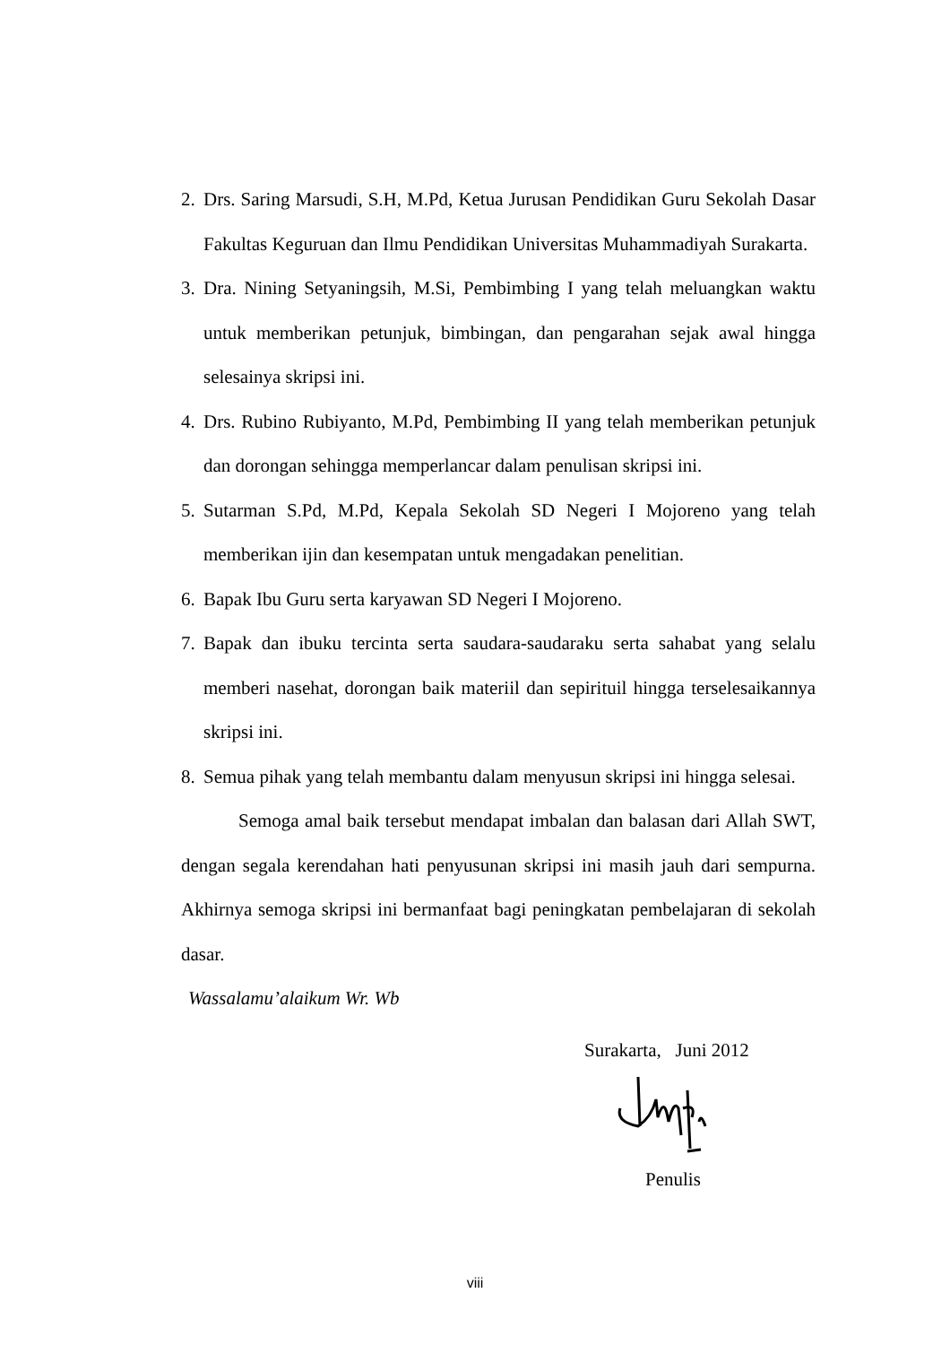2. Drs. Saring Marsudi, S.H, M.Pd, Ketua Jurusan Pendidikan Guru Sekolah Dasar Fakultas Keguruan dan Ilmu Pendidikan Universitas Muhammadiyah Surakarta.
3. Dra. Nining Setyaningsih, M.Si, Pembimbing I yang telah meluangkan waktu untuk memberikan petunjuk, bimbingan, dan pengarahan sejak awal hingga selesainya skripsi ini.
4. Drs. Rubino Rubiyanto, M.Pd, Pembimbing II yang telah memberikan petunjuk dan dorongan sehingga memperlancar dalam penulisan skripsi ini.
5. Sutarman S.Pd, M.Pd, Kepala Sekolah SD Negeri I Mojoreno yang telah memberikan ijin dan kesempatan untuk mengadakan penelitian.
6. Bapak Ibu Guru serta karyawan SD Negeri I Mojoreno.
7. Bapak dan ibuku tercinta serta saudara-saudaraku serta sahabat yang selalu memberi nasehat, dorongan baik materiil dan sepirituil hingga terselesaikannya skripsi ini.
8. Semua pihak yang telah membantu dalam menyusun skripsi ini hingga selesai.
Semoga amal baik tersebut mendapat imbalan dan balasan dari Allah SWT, dengan segala kerendahan hati penyusunan skripsi ini masih jauh dari sempurna. Akhirnya semoga skripsi ini bermanfaat bagi peningkatan pembelajaran di sekolah dasar.
Wassalamu’alaikum Wr. Wb
Surakarta, Juni 2012
Penulis
viii